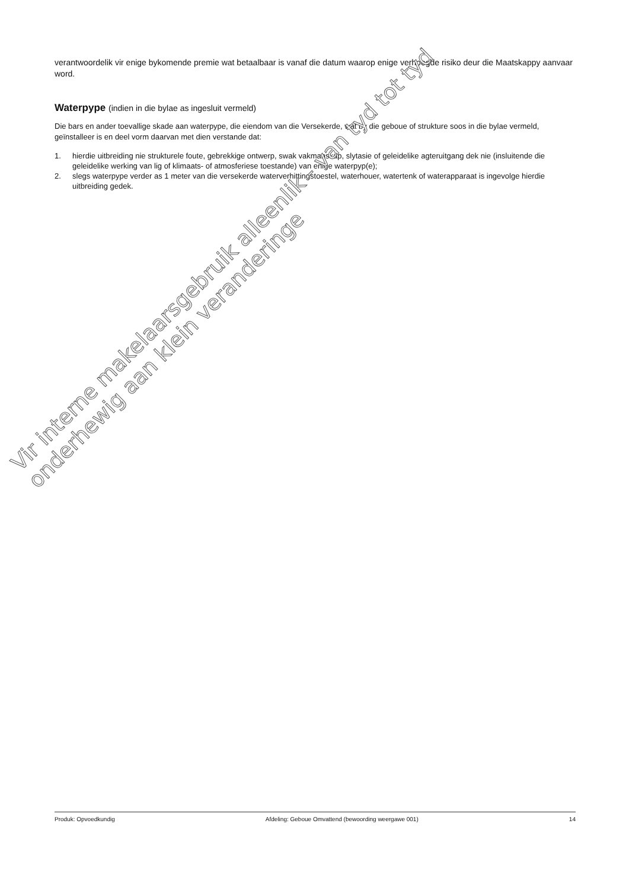verantwoordelik vir enige bykomende premie wat betaalbaar is vanaf die datum waarop enige verhoogde risiko deur die Maatskappy aanvaar word.
Waterpype (indien in die bylae as ingesluit vermeld)
Die bars en ander toevallige skade aan waterpype, die eiendom van die Versekerde, wat by die geboue of strukture soos in die bylae vermeld, geïnstalleer is en deel vorm daarvan met dien verstande dat:
1. hierdie uitbreiding nie strukturele foute, gebrekkige ontwerp, swak vakmanskap, slytasie of geleidelike agteruitgang dek nie (insluitende die geleidelike werking van lig of klimaats- of atmosferiese toestande) van enige waterpyp(e);
2. slegs waterpype verder as 1 meter van die versekerde waterverhittingstoestel, waterhouer, watertenk of waterapparaat is ingevolge hierdie uitbreiding gedek.
Vir interne makelaarsgebruik alleenlik - van tyd tot tyd onderhewig aan klein veranderinge
Produk: Opvoedkundig Afdeling: Geboue Omvattend (bewoording weergawe 001) 14